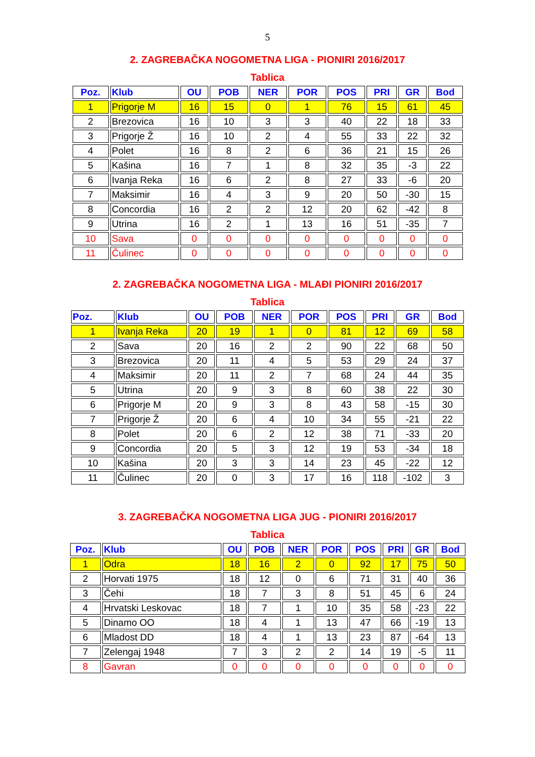5
2. ZAGREBAČKA NOGOMETNA LIGA - PIONIRI 2016/2017
Tablica
| Poz. | Klub | OU | POB | NER | POR | POS | PRI | GR | Bod |
| --- | --- | --- | --- | --- | --- | --- | --- | --- | --- |
| 1 | Prigorje M | 16 | 15 | 0 | 1 | 76 | 15 | 61 | 45 |
| 2 | Brezovica | 16 | 10 | 3 | 3 | 40 | 22 | 18 | 33 |
| 3 | Prigorje Ž | 16 | 10 | 2 | 4 | 55 | 33 | 22 | 32 |
| 4 | Polet | 16 | 8 | 2 | 6 | 36 | 21 | 15 | 26 |
| 5 | Kašina | 16 | 7 | 1 | 8 | 32 | 35 | -3 | 22 |
| 6 | Ivanja Reka | 16 | 6 | 2 | 8 | 27 | 33 | -6 | 20 |
| 7 | Maksimir | 16 | 4 | 3 | 9 | 20 | 50 | -30 | 15 |
| 8 | Concordia | 16 | 2 | 2 | 12 | 20 | 62 | -42 | 8 |
| 9 | Utrina | 16 | 2 | 1 | 13 | 16 | 51 | -35 | 7 |
| 10 | Sava | 0 | 0 | 0 | 0 | 0 | 0 | 0 | 0 |
| 11 | Čulinec | 0 | 0 | 0 | 0 | 0 | 0 | 0 | 0 |
2. ZAGREBAČKA NOGOMETNA LIGA - MLAĐI PIONIRI 2016/2017
Tablica
| Poz. | Klub | OU | POB | NER | POR | POS | PRI | GR | Bod |
| --- | --- | --- | --- | --- | --- | --- | --- | --- | --- |
| 1 | Ivanja Reka | 20 | 19 | 1 | 0 | 81 | 12 | 69 | 58 |
| 2 | Sava | 20 | 16 | 2 | 2 | 90 | 22 | 68 | 50 |
| 3 | Brezovica | 20 | 11 | 4 | 5 | 53 | 29 | 24 | 37 |
| 4 | Maksimir | 20 | 11 | 2 | 7 | 68 | 24 | 44 | 35 |
| 5 | Utrina | 20 | 9 | 3 | 8 | 60 | 38 | 22 | 30 |
| 6 | Prigorje M | 20 | 9 | 3 | 8 | 43 | 58 | -15 | 30 |
| 7 | Prigorje Ž | 20 | 6 | 4 | 10 | 34 | 55 | -21 | 22 |
| 8 | Polet | 20 | 6 | 2 | 12 | 38 | 71 | -33 | 20 |
| 9 | Concordia | 20 | 5 | 3 | 12 | 19 | 53 | -34 | 18 |
| 10 | Kašina | 20 | 3 | 3 | 14 | 23 | 45 | -22 | 12 |
| 11 | Čulinec | 20 | 0 | 3 | 17 | 16 | 118 | -102 | 3 |
3. ZAGREBAČKA NOGOMETNA LIGA JUG - PIONIRI 2016/2017
Tablica
| Poz. | Klub | OU | POB | NER | POR | POS | PRI | GR | Bod |
| --- | --- | --- | --- | --- | --- | --- | --- | --- | --- |
| 1 | Odra | 18 | 16 | 2 | 0 | 92 | 17 | 75 | 50 |
| 2 | Horvati 1975 | 18 | 12 | 0 | 6 | 71 | 31 | 40 | 36 |
| 3 | Čehi | 18 | 7 | 3 | 8 | 51 | 45 | 6 | 24 |
| 4 | Hrvatski Leskovac | 18 | 7 | 1 | 10 | 35 | 58 | -23 | 22 |
| 5 | Dinamo OO | 18 | 4 | 1 | 13 | 47 | 66 | -19 | 13 |
| 6 | Mladost DD | 18 | 4 | 1 | 13 | 23 | 87 | -64 | 13 |
| 7 | Zelengaj 1948 | 7 | 3 | 2 | 2 | 14 | 19 | -5 | 11 |
| 8 | Gavran | 0 | 0 | 0 | 0 | 0 | 0 | 0 | 0 |